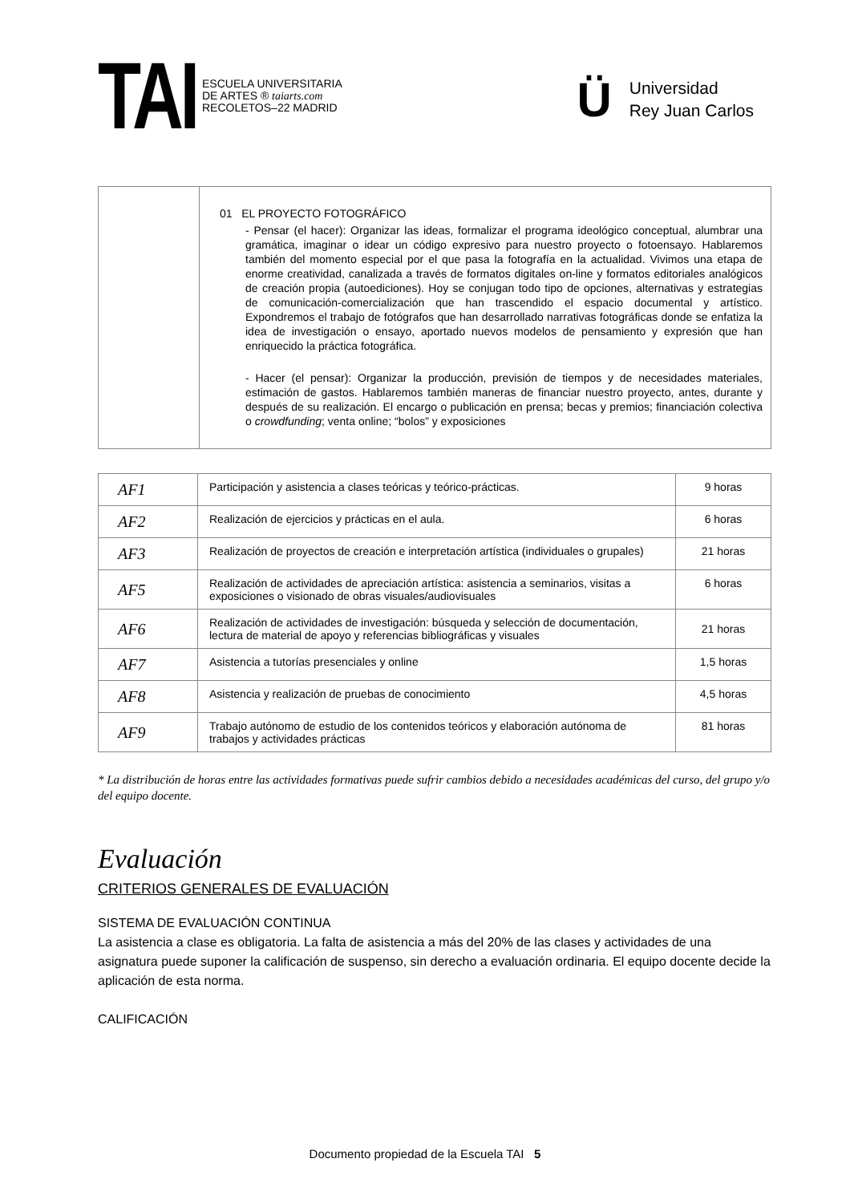TAI
ESCUELA UNIVERSITARIA
DE ARTES ® taiarts.com
RECOLETOS–22 MADRID
Ü
Universidad
Rey Juan Carlos
| | 01 EL PROYECTO FOTOGRÁFICO - Pensar (el hacer): Organizar las ideas, formalizar el programa ideológico conceptual, alumbrar una gramática, imaginar o idear un código expresivo para nuestro proyecto o fotoensayo. Hablaremos también del momento especial por el que pasa la fotografía en la actualidad. Vivimos una etapa de enorme creatividad, canalizada a través de formatos digitales on-line y formatos editoriales analógicos de creación propia (autoediciones). Hoy se conjugan todo tipo de opciones, alternativas y estrategias de comunicación-comercialización que han trascendido el espacio documental y artístico. Expondremos el trabajo de fotógrafos que han desarrollado narrativas fotográficas donde se enfatiza la idea de investigación o ensayo, aportado nuevos modelos de pensamiento y expresión que han enriquecido la práctica fotográfica. - Hacer (el pensar): Organizar la producción, previsión de tiempos y de necesidades materiales, estimación de gastos. Hablaremos también maneras de financiar nuestro proyecto, antes, durante y después de su realización. El encargo o publicación en prensa; becas y premios; financiación colectiva o crowdfunding ; venta online; “bolos” y exposiciones |
| AF1 | Participación y asistencia a clases teóricas y teórico-prácticas. | 9 horas |
| AF2 | Realización de ejercicios y prácticas en el aula. | 6 horas |
| AF3 | Realización de proyectos de creación e interpretación artística (individuales o grupales) | 21 horas |
| AF5 | Realización de actividades de apreciación artística: asistencia a seminarios, visitas a exposiciones o visionado de obras visuales/audiovisuales | 6 horas |
| AF6 | Realización de actividades de investigación: búsqueda y selección de documentación, lectura de material de apoyo y referencias bibliográficas y visuales | 21 horas |
| AF7 | Asistencia a tutorías presenciales y online | 1,5 horas |
| AF8 | Asistencia y realización de pruebas de conocimiento | 4,5 horas |
| AF9 | Trabajo autónomo de estudio de los contenidos teóricos y elaboración autónoma de trabajos y actividades prácticas | 81 horas |
* La distribución de horas entre las actividades formativas puede sufrir cambios debido a necesidades académicas del curso, del grupo y/o del equipo docente.
Evaluación
CRITERIOS GENERALES DE EVALUACIÓN
SISTEMA DE EVALUACIÓN CONTINUA
La asistencia a clase es obligatoria. La falta de asistencia a más del 20% de las clases y actividades de una asignatura puede suponer la calificación de suspenso, sin derecho a evaluación ordinaria. El equipo docente decide la aplicación de esta norma.
CALIFICACIÓN
Documento propiedad de la Escuela TAI 5